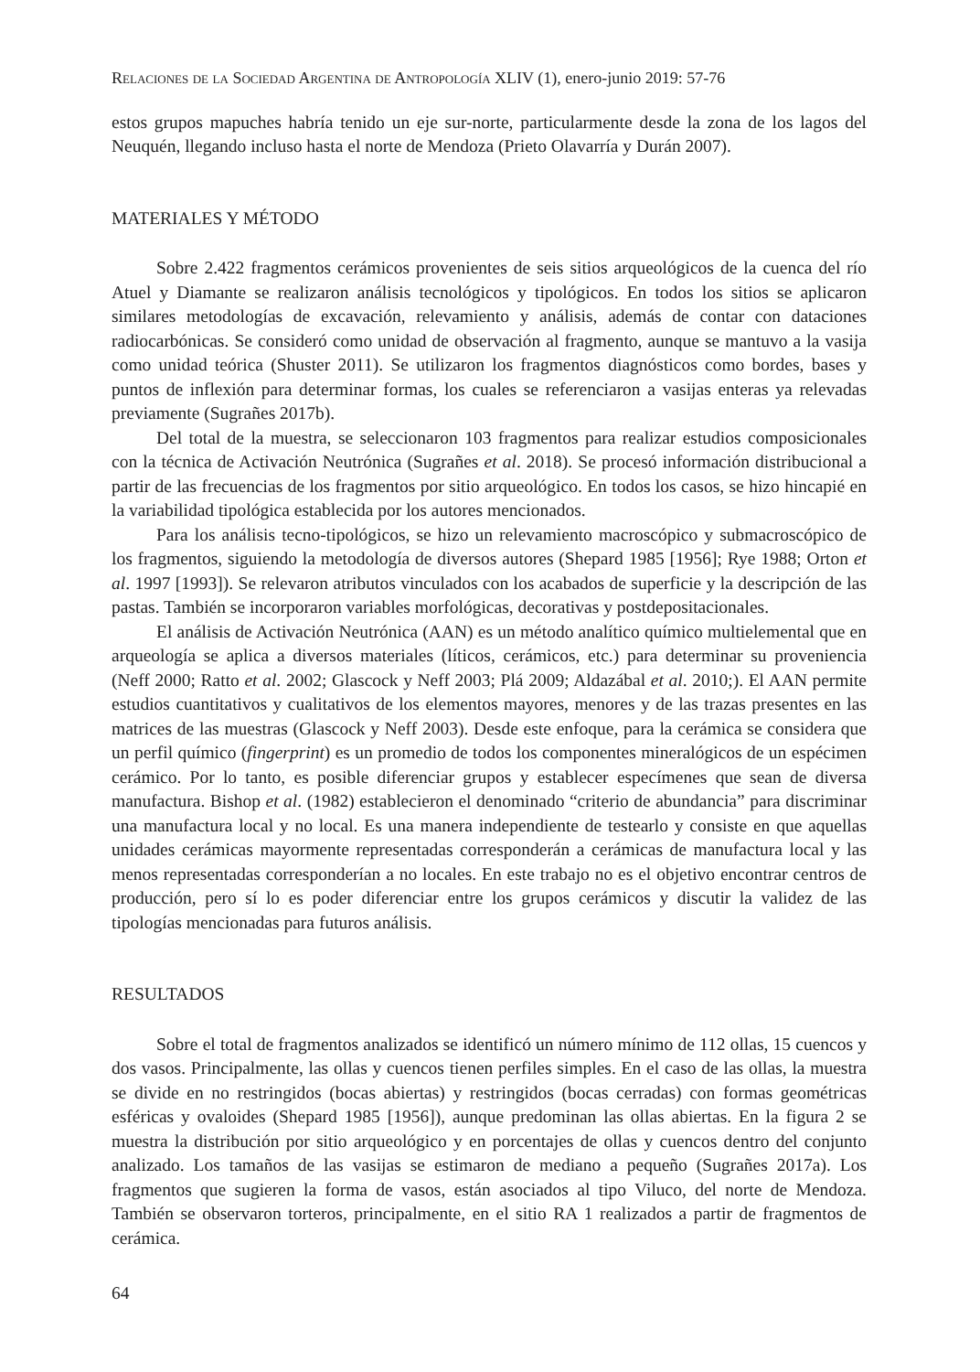Relaciones de la Sociedad Argentina de Antropología XLIV (1), enero-junio 2019: 57-76
estos grupos mapuches habría tenido un eje sur-norte, particularmente desde la zona de los lagos del Neuquén, llegando incluso hasta el norte de Mendoza (Prieto Olavarría y Durán 2007).
MATERIALES Y MÉTODO
Sobre 2.422 fragmentos cerámicos provenientes de seis sitios arqueológicos de la cuenca del río Atuel y Diamante se realizaron análisis tecnológicos y tipológicos. En todos los sitios se aplicaron similares metodologías de excavación, relevamiento y análisis, además de contar con dataciones radiocarbónicas. Se consideró como unidad de observación al fragmento, aunque se mantuvo a la vasija como unidad teórica (Shuster 2011). Se utilizaron los fragmentos diagnósticos como bordes, bases y puntos de inflexión para determinar formas, los cuales se referenciaron a vasijas enteras ya relevadas previamente (Sugrañes 2017b).
Del total de la muestra, se seleccionaron 103 fragmentos para realizar estudios composicionales con la técnica de Activación Neutrónica (Sugrañes et al. 2018). Se procesó información distribucional a partir de las frecuencias de los fragmentos por sitio arqueológico. En todos los casos, se hizo hincapié en la variabilidad tipológica establecida por los autores mencionados.
Para los análisis tecno-tipológicos, se hizo un relevamiento macroscópico y submacroscópico de los fragmentos, siguiendo la metodología de diversos autores (Shepard 1985 [1956]; Rye 1988; Orton et al. 1997 [1993]). Se relevaron atributos vinculados con los acabados de superficie y la descripción de las pastas. También se incorporaron variables morfológicas, decorativas y postdepositacionales.
El análisis de Activación Neutrónica (AAN) es un método analítico químico multielemental que en arqueología se aplica a diversos materiales (líticos, cerámicos, etc.) para determinar su proveniencia (Neff 2000; Ratto et al. 2002; Glascock y Neff 2003; Plá 2009; Aldazábal et al. 2010;). El AAN permite estudios cuantitativos y cualitativos de los elementos mayores, menores y de las trazas presentes en las matrices de las muestras (Glascock y Neff 2003). Desde este enfoque, para la cerámica se considera que un perfil químico (fingerprint) es un promedio de todos los componentes mineralógicos de un espécimen cerámico. Por lo tanto, es posible diferenciar grupos y establecer especímenes que sean de diversa manufactura. Bishop et al. (1982) establecieron el denominado “criterio de abundancia” para discriminar una manufactura local y no local. Es una manera independiente de testearlo y consiste en que aquellas unidades cerámicas mayormente representadas corresponderán a cerámicas de manufactura local y las menos representadas corresponderían a no locales. En este trabajo no es el objetivo encontrar centros de producción, pero sí lo es poder diferenciar entre los grupos cerámicos y discutir la validez de las tipologías mencionadas para futuros análisis.
RESULTADOS
Sobre el total de fragmentos analizados se identificó un número mínimo de 112 ollas, 15 cuencos y dos vasos. Principalmente, las ollas y cuencos tienen perfiles simples. En el caso de las ollas, la muestra se divide en no restringidos (bocas abiertas) y restringidos (bocas cerradas) con formas geométricas esféricas y ovaloides (Shepard 1985 [1956]), aunque predominan las ollas abiertas. En la figura 2 se muestra la distribución por sitio arqueológico y en porcentajes de ollas y cuencos dentro del conjunto analizado. Los tamaños de las vasijas se estimaron de mediano a pequeño (Sugrañes 2017a). Los fragmentos que sugieren la forma de vasos, están asociados al tipo Viluco, del norte de Mendoza. También se observaron torteros, principalmente, en el sitio RA 1 realizados a partir de fragmentos de cerámica.
64